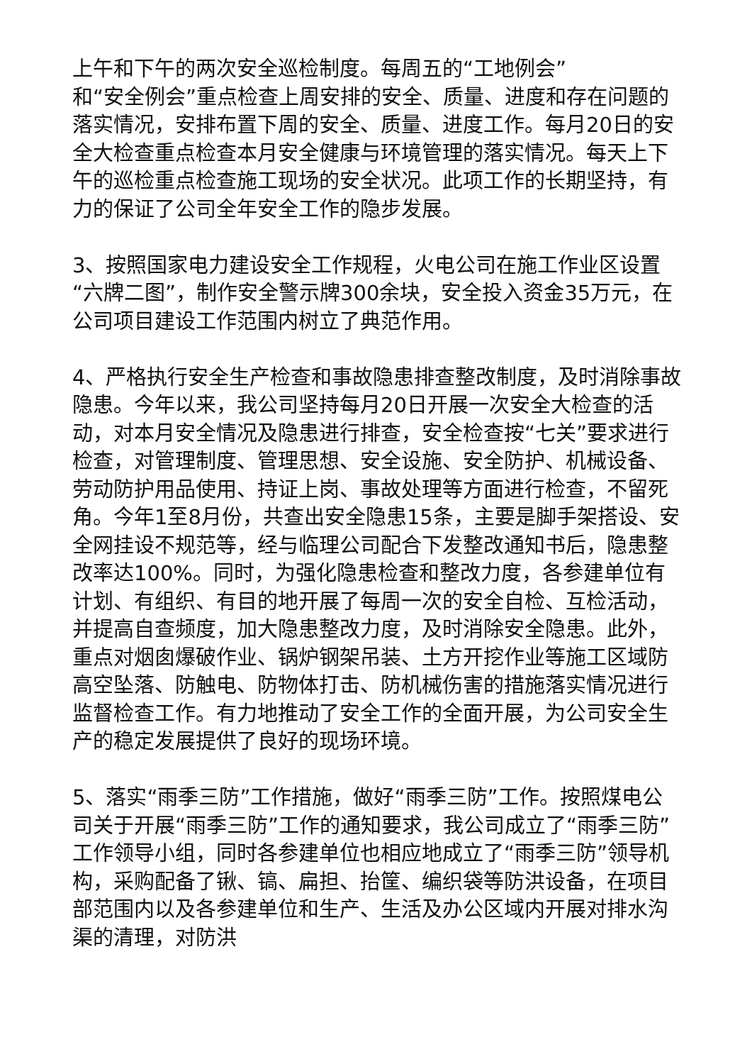上午和下午的两次安全巡检制度。每周五的“工地例会”
和“安全例会”重点检查上周安排的安全、质量、进度和存在问题的落实情况，安排布置下周的安全、质量、进度工作。每月20日的安全大检查重点检查本月安全健康与环境管理的落实情况。每天上下午的巡检重点检查施工现场的安全状况。此项工作的长期坚持，有力的保证了公司全年安全工作的隐步发展。
3、按照国家电力建设安全工作规程，火电公司在施工作业区设置“六牌二图”，制作安全警示牌300余块，安全投入资金35万元，在公司项目建设工作范围内树立了典范作用。
4、严格执行安全生产检查和事故隐患排查整改制度，及时消除事故隐患。今年以来，我公司坚持每月20日开展一次安全大检查的活动，对本月安全情况及隐患进行排查，安全检查按“七关”要求进行检查，对管理制度、管理思想、安全设施、安全防护、机械设备、劳动防护用品使用、持证上岗、事故处理等方面进行检查，不留死角。今年1至8月份，共查出安全隐患15条，主要是脚手架搭设、安全网挂设不规范等，经与临理公司配合下发整改通知书后，隐患整改率达100%。同时，为强化隐患检查和整改力度，各参建单位有计划、有组织、有目的地开展了每周一次的安全自检、互检活动，并提高自查频度，加大隐患整改力度，及时消除安全隐患。此外，重点对烟囱爆破作业、锅炉钢架吊装、土方开挖作业等施工区域防高空坠落、防触电、防物体打击、防机械伤害的措施落实情况进行监督检查工作。有力地推动了安全工作的全面开展，为公司安全生产的稳定发展提供了良好的现场环境。
5、落实“雨季三防”工作措施，做好“雨季三防”工作。按照煤电公司关于开展“雨季三防”工作的通知要求，我公司成立了“雨季三防”工作领导小组，同时各参建单位也相应地成立了“雨季三防”领导机构，采购配备了锹、镐、扁担、抬筐、编织袋等防洪设备，在项目部范围内以及各参建单位和生产、生活及办公区域内开展对排水沟渠的清理，对防洪